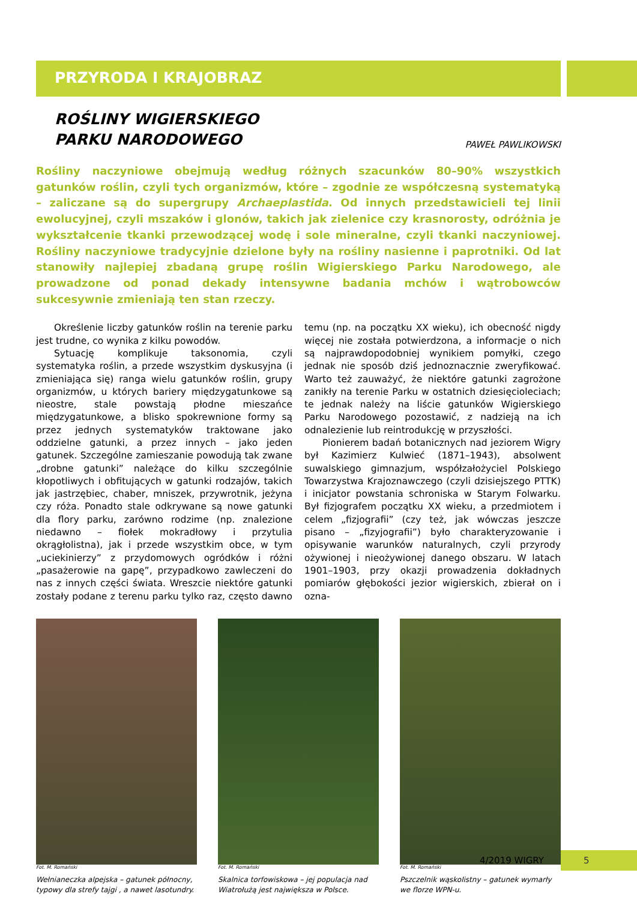PRZYRODA I KRAJOBRAZ
ROŚLINY WIGIERSKIEGO
PARKU NARODOWEGO
PAWEŁ PAWLIKOWSKI
Rośliny naczyniowe obejmują według różnych szacunków 80–90% wszystkich gatunków roślin, czyli tych organizmów, które – zgodnie ze współczesną systematyką – zaliczane są do supergrupy Archaeplastida. Od innych przedstawicieli tej linii ewolucyjnej, czyli mszaków i glonów, takich jak zielenice czy krasnorosty, odróżnia je wykształcenie tkanki przewodzącej wodę i sole mineralne, czyli tkanki naczyniowej. Rośliny naczyniowe tradycyjnie dzielone były na rośliny nasienne i paprotniki. Od lat stanowiły najlepiej zbadaną grupę roślin Wigierskiego Parku Narodowego, ale prowadzone od ponad dekady intensywne badania mchów i wątrobowców sukcesywnie zmieniają ten stan rzeczy.
Określenie liczby gatunków roślin na terenie parku jest trudne, co wynika z kilku powodów.
Sytuację komplikuje taksonomia, czyli systematyka roślin, a przede wszystkim dyskusyjna (i zmieniająca się) ranga wielu gatunków roślin, grupy organizmów, u których bariery międzygatunkowe są nieostre, stale powstają płodne mieszańce międzygatunkowe, a blisko spokrewnione formy są przez jednych systematyków traktowane jako oddzielne gatunki, a przez innych – jako jeden gatunek. Szczególne zamieszanie powodują tak zwane „drobne gatunki” należące do kilku szczególnie kłopotliwych i obfitujących w gatunki rodzajów, takich jak jastrzębiec, chaber, mniszek, przywrotnik, jeżyna czy róża. Ponadto stale odkrywane są nowe gatunki dla flory parku, zarówno rodzime (np. znalezione niedawno – fiołek mokradłowy i przytulia okrągłolistna), jak i przede wszystkim obce, w tym „uciekinierzy” z przydomowych ogródków i różni „pasażerowie na gapę”, przypadkowo zawleczeni do nas z innych części świata. Wreszcie niektóre gatunki zostały podane z terenu parku tylko raz, często dawno temu (np. na początku XX wieku), ich obecność nigdy więcej nie została potwierdzona, a informacje o nich są najprawdopodobniej wynikiem pomyłki, czego jednak nie sposób dziś jednoznacznie zweryfikować. Warto też zauważyć, że niektóre gatunki zagrożone zanikły na terenie Parku w ostatnich dziesięcioleciach; te jednak należy na liście gatunków Wigierskiego Parku Narodowego pozostawić, z nadzieją na ich odnalezienie lub reintrodukcję w przyszłości.
Pionierem badań botanicznych nad jeziorem Wigry był Kazimierz Kulwieć (1871–1943), absolwent suwalskiego gimnazjum, współzałożyciel Polskiego Towarzystwa Krajoznawczego (czyli dzisiejszego PTTK) i inicjator powstania schroniska w Starym Folwarku. Był fizjografem początku XX wieku, a przedmiotem i celem „fizjografii” (czy też, jak wówczas jeszcze pisano – „fizyjografii”) było charakteryzowanie i opisywanie warunków naturalnych, czyli przyrody ożywionej i nieożywionej danego obszaru. W latach 1901–1903, przy okazji prowadzenia dokładnych pomiarów głębokości jezior wigierskich, zbierał on i ozna-
Fot. M. Romański
Wełnianeczka alpejska – gatunek północny, typowy dla strefy tajgi , a nawet lasotundry.
Fot. M. Romański
Skalnica torfowiskowa – jej populacja nad Wiatrołużą jest największa w Polsce.
Fot. M. Romański
Pszczelnik wąskolistny – gatunek wymarły we florze WPN-u.
4/2019 WIGRY
5